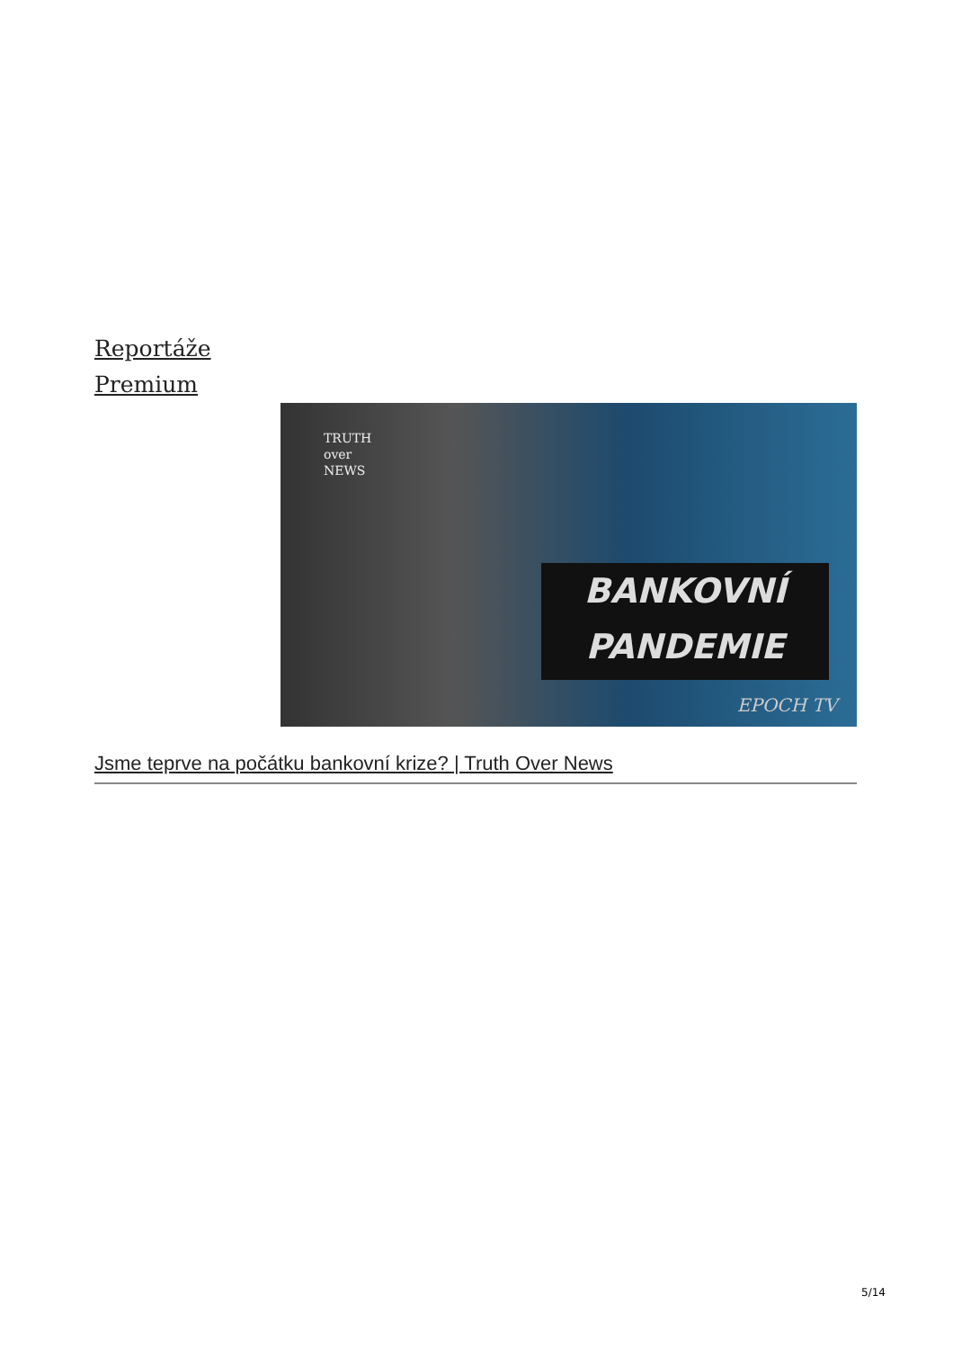Reportáže
Premium
TRUTH
over
NEWS
BANKOVNÍ
PANDEMIE
EPOCH TV
Jsme teprve na počátku bankovní krize? | Truth Over News
5/14